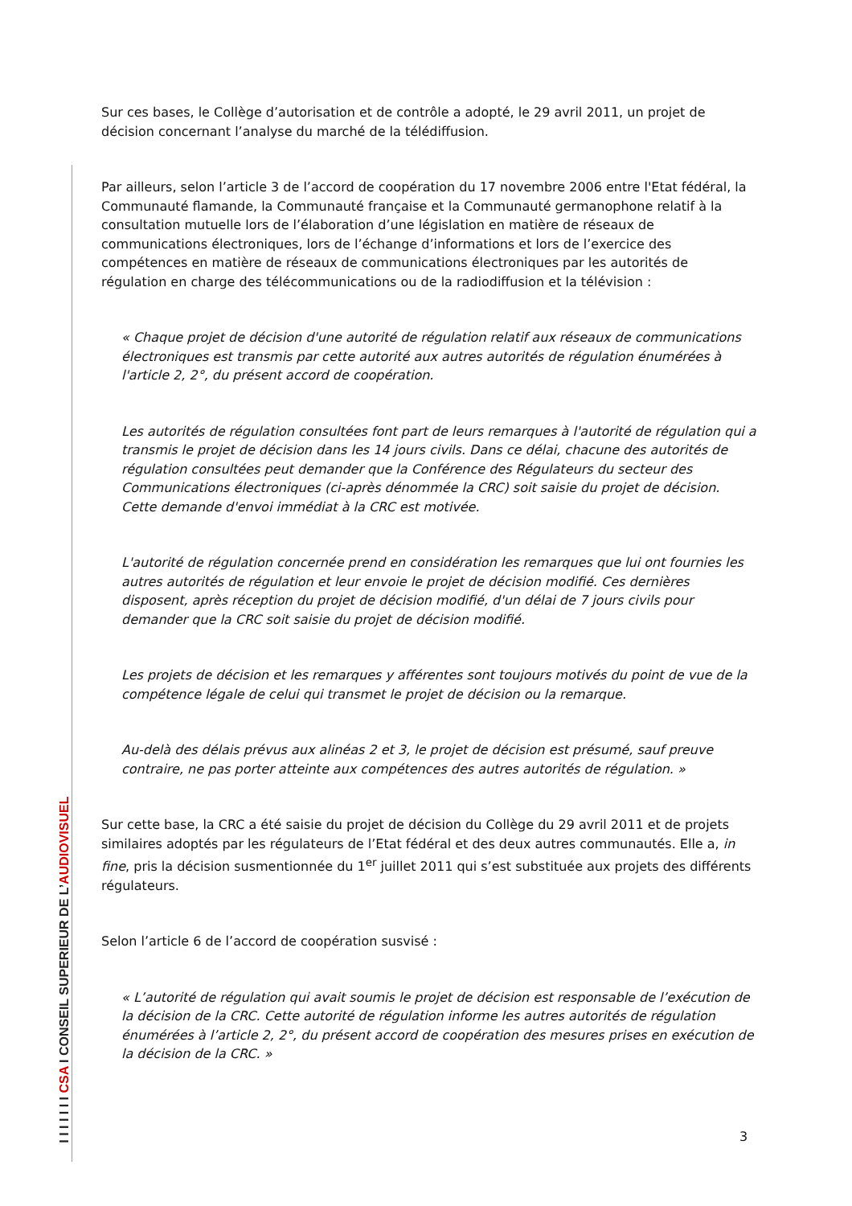Sur ces bases, le Collège d’autorisation et de contrôle a adopté, le 29 avril 2011, un projet de décision concernant l’analyse du marché de la télédiffusion.
Par ailleurs, selon l’article 3 de l’accord de coopération du 17 novembre 2006 entre l'Etat fédéral, la Communauté flamande, la Communauté française et la Communauté germanophone relatif à la consultation mutuelle lors de l’élaboration d’une législation en matière de réseaux de communications électroniques, lors de l’échange d’informations et lors de l’exercice des compétences en matière de réseaux de communications électroniques par les autorités de régulation en charge des télécommunications ou de la radiodiffusion et la télévision :
« Chaque projet de décision d'une autorité de régulation relatif aux réseaux de communications électroniques est transmis par cette autorité aux autres autorités de régulation énumérées à l'article 2, 2°, du présent accord de coopération.
Les autorités de régulation consultées font part de leurs remarques à l'autorité de régulation qui a transmis le projet de décision dans les 14 jours civils. Dans ce délai, chacune des autorités de régulation consultées peut demander que la Conférence des Régulateurs du secteur des Communications électroniques (ci-après dénommée la CRC) soit saisie du projet de décision. Cette demande d'envoi immédiat à la CRC est motivée.
L'autorité de régulation concernée prend en considération les remarques que lui ont fournies les autres autorités de régulation et leur envoie le projet de décision modifié. Ces dernières disposent, après réception du projet de décision modifié, d'un délai de 7 jours civils pour demander que la CRC soit saisie du projet de décision modifié.
Les projets de décision et les remarques y afférentes sont toujours motivés du point de vue de la compétence légale de celui qui transmet le projet de décision ou la remarque.
Au-delà des délais prévus aux alinéas 2 et 3, le projet de décision est présumé, sauf preuve contraire, ne pas porter atteinte aux compétences des autres autorités de régulation. »
Sur cette base, la CRC a été saisie du projet de décision du Collège du 29 avril 2011 et de projets similaires adoptés par les régulateurs de l’Etat fédéral et des deux autres communautés. Elle a, in fine, pris la décision susmentionnée du 1<sup>er</sup> juillet 2011 qui s’est substituée aux projets des différents régulateurs.
Selon l’article 6 de l’accord de coopération susvisé :
« L’autorité de régulation qui avait soumis le projet de décision est responsable de l’exécution de la décision de la CRC. Cette autorité de régulation informe les autres autorités de régulation énumérées à l’article 2, 2°, du présent accord de coopération des mesures prises en exécution de la décision de la CRC. »
3
I I I I I I I CSA I CONSEIL SUPERIEUR DE L’AUDIOVISUEL